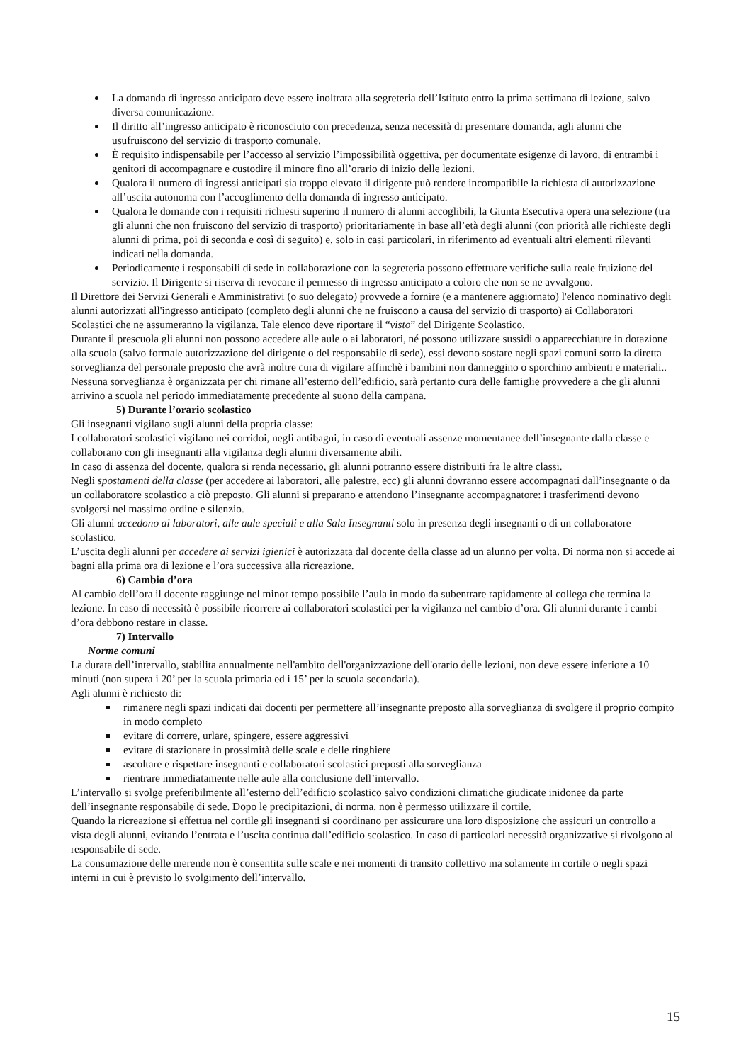La domanda di ingresso anticipato deve essere inoltrata alla segreteria dell’Istituto entro la prima settimana di lezione, salvo diversa comunicazione.
Il diritto all’ingresso anticipato è riconosciuto con precedenza, senza necessità di presentare domanda, agli alunni che usufruiscono del servizio di trasporto comunale.
È requisito indispensabile per l’accesso al servizio l’impossibilità oggettiva, per documentate esigenze di lavoro, di entrambi i genitori di accompagnare e custodire il minore fino all’orario di inizio delle lezioni.
Qualora il numero di ingressi anticipati sia troppo elevato il dirigente può rendere incompatibile la richiesta di autorizzazione all’uscita autonoma con l’accoglimento della domanda di ingresso anticipato.
Qualora le domande con i requisiti richiesti superino il numero di alunni accoglibili, la Giunta Esecutiva opera una selezione (tra gli alunni che non fruiscono del servizio di trasporto) prioritariamente in base all’età degli alunni (con priorità alle richieste degli alunni di prima, poi di seconda e così di seguito) e, solo in casi particolari, in riferimento ad eventuali altri elementi rilevanti indicati nella domanda.
Periodicamente i responsabili di sede in collaborazione con la segreteria possono effettuare verifiche sulla reale fruizione del servizio. Il Dirigente si riserva di revocare il permesso di ingresso anticipato a coloro che non se ne avvalgono.
Il Direttore dei Servizi Generali e Amministrativi (o suo delegato) provvede a fornire (e a mantenere aggiornato) l'elenco nominativo degli alunni autorizzati all'ingresso anticipato (completo degli alunni che ne fruiscono a causa del servizio di trasporto) ai Collaboratori Scolastici che ne assumeranno la vigilanza. Tale elenco deve riportare il “visto” del Dirigente Scolastico.
Durante il prescuola gli alunni non possono accedere alle aule o ai laboratori, né possono utilizzare sussidi o apparecchiature in dotazione alla scuola (salvo formale autorizzazione del dirigente o del responsabile di sede), essi devono sostare negli spazi comuni sotto la diretta sorveglianza del personale preposto che avrà inoltre cura di vigilare affinchè i bambini non danneggino o sporchino ambienti e materiali..
Nessuna sorveglianza è organizzata per chi rimane all’esterno dell’edificio, sarà pertanto cura delle famiglie provvedere a che gli alunni arrivino a scuola nel periodo immediatamente precedente al suono della campana.
5) Durante l’orario scolastico
Gli insegnanti vigilano sugli alunni della propria classe:
I collaboratori scolastici vigilano nei corridoi, negli antibagni, in caso di eventuali assenze momentanee dell’insegnante dalla classe e collaborano con gli insegnanti alla vigilanza degli alunni diversamente abili.
In caso di assenza del docente, qualora si renda necessario, gli alunni potranno essere distribuiti fra le altre classi.
Negli spostamenti della classe (per accedere ai laboratori, alle palestre, ecc) gli alunni dovranno essere accompagnati dall’insegnante o da un collaboratore scolastico a ciò preposto. Gli alunni si preparano e attendono l’insegnante accompagnatore: i trasferimenti devono svolgersi nel massimo ordine e silenzio.
Gli alunni accedono ai laboratori, alle aule speciali e alla Sala Insegnanti solo in presenza degli insegnanti o di un collaboratore scolastico.
L’uscita degli alunni per accedere ai servizi igienici è autorizzata dal docente della classe ad un alunno per volta. Di norma non si accede ai bagni alla prima ora di lezione e l’ora successiva alla ricreazione.
6) Cambio d’ora
Al cambio dell’ora il docente raggiunge nel minor tempo possibile l’aula in modo da subentrare rapidamente al collega che termina la lezione. In caso di necessità è possibile ricorrere ai collaboratori scolastici per la vigilanza nel cambio d’ora. Gli alunni durante i cambi d’ora debbono restare in classe.
7) Intervallo
Norme comuni
La durata dell’intervallo, stabilita annualmente nell'ambito dell'organizzazione dell'orario delle lezioni, non deve essere inferiore a 10 minuti (non supera i 20’ per la scuola primaria ed i 15’ per la scuola secondaria).
Agli alunni è richiesto di:
rimanere negli spazi indicati dai docenti per permettere all’insegnante preposto alla sorveglianza di svolgere il proprio compito in modo completo
evitare di correre, urlare, spingere, essere aggressivi
evitare di stazionare in prossimità delle scale e delle ringhiere
ascoltare e rispettare insegnanti e collaboratori scolastici preposti alla sorveglianza
rientrare immediatamente nelle aule alla conclusione dell’intervallo.
L’intervallo si svolge preferibilmente all’esterno dell’edificio scolastico salvo condizioni climatiche giudicate inidonee da parte dell’insegnante responsabile di sede. Dopo le precipitazioni, di norma, non è permesso utilizzare il cortile.
Quando la ricreazione si effettua nel cortile gli insegnanti si coordinano per assicurare una loro disposizione che assicuri un controllo a vista degli alunni, evitando l’entrata e l’uscita continua dall’edificio scolastico. In caso di particolari necessità organizzative si rivolgono al responsabile di sede.
La consumazione delle merende non è consentita sulle scale e nei momenti di transito collettivo ma solamente in cortile o negli spazi interni in cui è previsto lo svolgimento dell’intervallo.
15